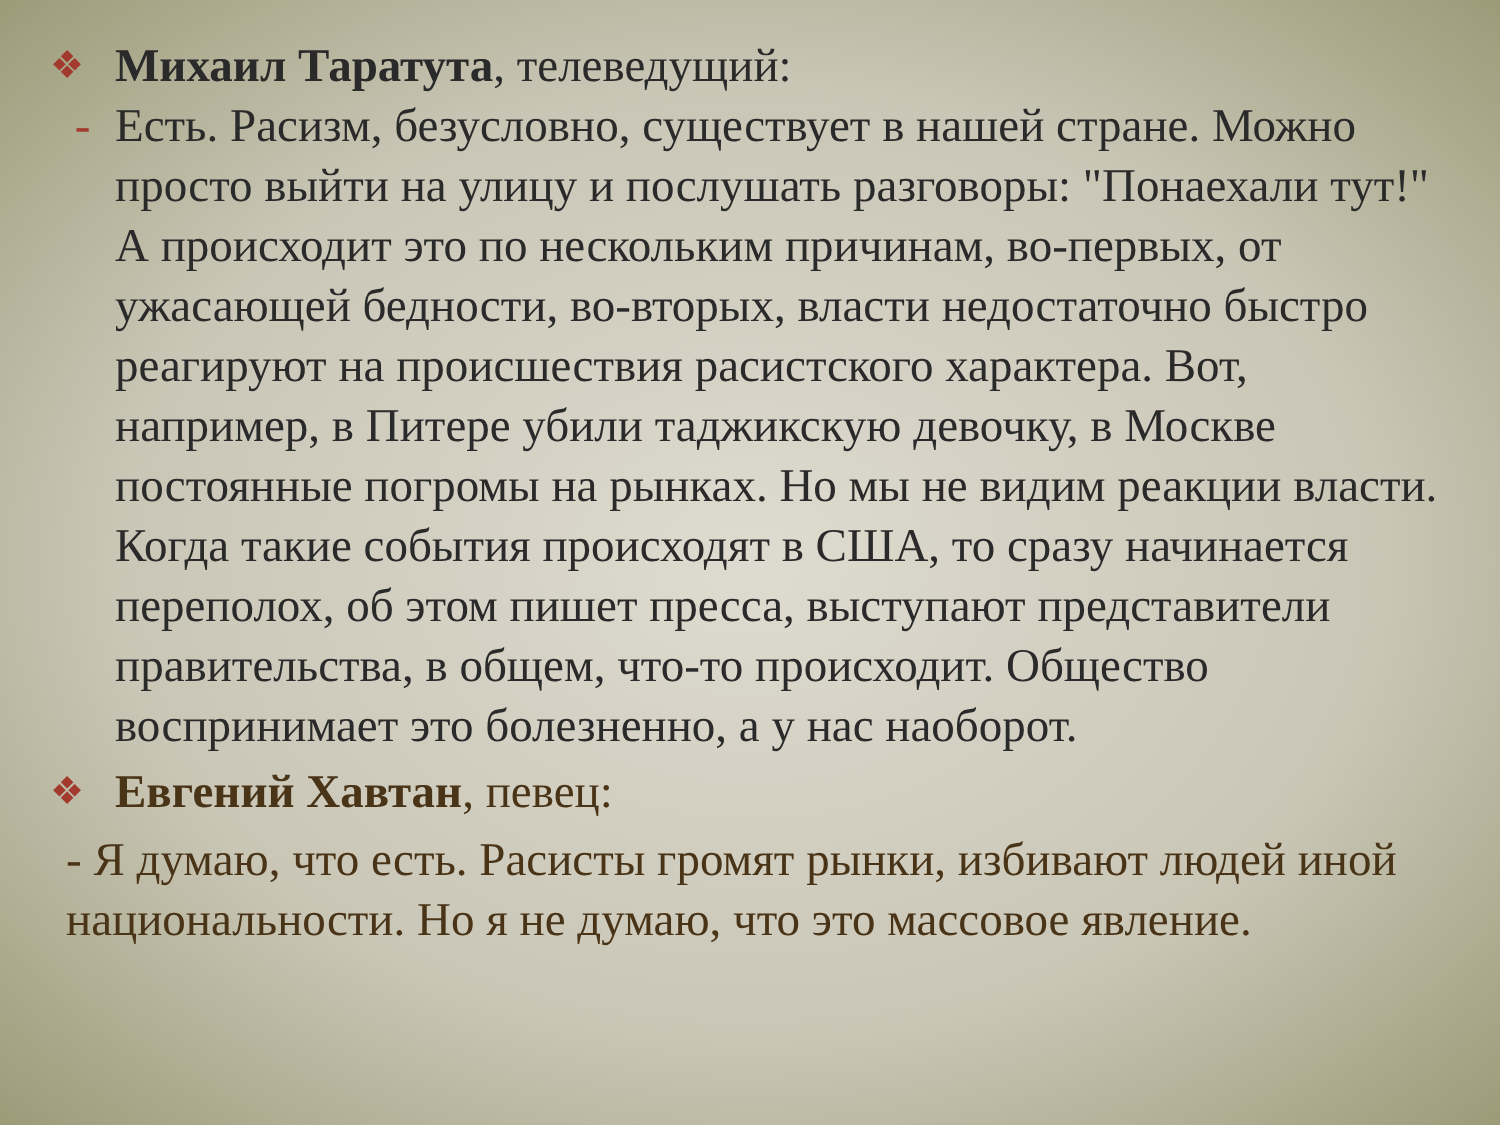❖
Михаил Таратута, телеведущий:
- Есть. Расизм, безусловно, существует в нашей стране. Можно просто выйти на улицу и послушать разговоры: "Понаехали тут!" А происходит это по нескольким причинам, во-первых, от ужасающей бедности, во-вторых, власти недостаточно быстро реагируют на происшествия расистского характера. Вот, например, в Питере убили таджикскую девочку, в Москве постоянные погромы на рынках. Но мы не видим реакции власти. Когда такие события происходят в США, то сразу начинается переполох, об этом пишет пресса, выступают представители правительства, в общем, что-то происходит. Общество воспринимает это болезненно, а у нас наоборот.
❖
Евгений Хавтан, певец:
- Я думаю, что есть. Расисты громят рынки, избивают людей иной национальности. Но я не думаю, что это массовое явление.